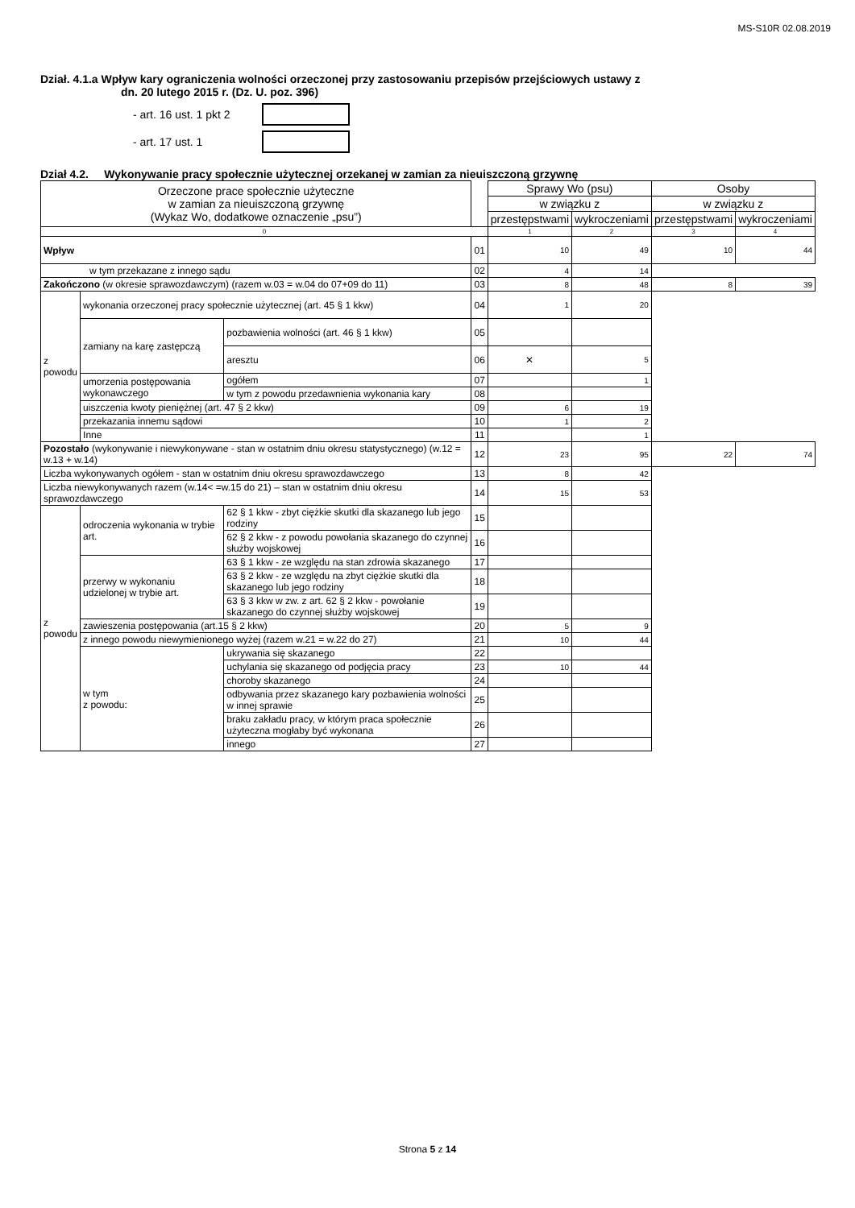MS-S10R 02.08.2019
Dział. 4.1.a Wpływ kary ograniczenia wolności orzeczonej przy zastosowaniu przepisów przejściowych ustawy z
dn. 20 lutego 2015 r. (Dz. U. poz. 396)
- art. 16 ust. 1 pkt 2
- art. 17 ust. 1
Dział 4.2. Wykonywanie pracy społecznie użytecznej orzekanej w zamian za nieuiszczoną grzywnę
| Orzeczone prace społecznie użyteczne w zamian za nieuiszczoną grzywnę (Wykaz Wo, dodatkowe oznaczenie „psu”) | | | | Sprawy Wo (psu) | | Osoby | |
| --- | --- | --- | --- | --- | --- | --- | --- |
| | | | | w związku z | | w związku z | |
| | | | | przestępstwami | wykroczeniami | przestępstwami | wykroczeniami |
| 0 | | | | 1 | 2 | 3 | 4 |
| Wpływ | | | 01 | 10 | 49 | 10 | 44 |
| w tym przekazane z innego sądu | | | 02 | 4 | 14 | | |
| Zakończono (w okresie sprawozdawczym) (razem w.03 = w.04 do 07+09 do 11) | | | 03 | 8 | 48 | 8 | 39 |
| z powodu | wykonania orzeczonej pracy społecznie użytecznej (art. 45 § 1 kkw) | | 04 | 1 | 20 | | |
| | zamiany na karę zastępczą | pozbawienia wolności (art. 46 § 1 kkw) | 05 | | | | |
| | | aresztu | 06 | ✕ | 5 | | |
| | umorzenia postępowania wykonawczego | ogółem | 07 | | 1 | | |
| | | w tym z powodu przedawnienia wykonania kary | 08 | | | | |
| | uiszczenia kwoty pieniężnej (art. 47 § 2 kkw) | | 09 | 6 | 19 | | |
| | przekazania innemu sądowi | | 10 | 1 | 2 | | |
| | Inne | | 11 | | 1 | | |
| Pozostało (wykonywanie i niewykonywane - stan w ostatnim dniu okresu statystycznego) (w.12 = w.13 + w.14) | | | 12 | 23 | 95 | 22 | 74 |
| Liczba wykonywanych ogółem - stan w ostatnim dniu okresu sprawozdawczego | | | 13 | 8 | 42 | | |
| Liczba niewykonywanych razem (w.14< =w.15 do 21) – stan w ostatnim dniu okresu sprawozdawczego | | | 14 | 15 | 53 | | |
| z powodu | odroczenia wykonania w trybie art. | 62 § 1 kkw - zbyt ciężkie skutki dla skazanego lub jego rodziny | 15 | | | | |
| | | 62 § 2 kkw - z powodu powołania skazanego do czynnej służby wojskowej | 16 | | | | |
| | przerwy w wykonaniu udzielonej w trybie art. | 63 § 1 kkw - ze względu na stan zdrowia skazanego | 17 | | | | |
| | | 63 § 2 kkw - ze względu na zbyt ciężkie skutki dla skazanego lub jego rodziny | 18 | | | | |
| | | 63 § 3 kkw w zw. z art. 62 § 2 kkw - powołanie skazanego do czynnej służby wojskowej | 19 | | | | |
| | zawieszenia postępowania (art.15 § 2 kkw) | | 20 | 5 | 9 | | |
| | z innego powodu niewymienionego wyżej (razem w.21 = w.22 do 27) | | 21 | 10 | 44 | | |
| | w tym z powodu: | ukrywania się skazanego | 22 | | | | |
| | | uchylania się skazanego od podjęcia pracy | 23 | 10 | 44 | | |
| | | choroby skazanego | 24 | | | | |
| | | odbywania przez skazanego kary pozbawienia wolności w innej sprawie | 25 | | | | |
| | | braku zakładu pracy, w którym praca społecznie użyteczna mogłaby być wykonana | 26 | | | | |
| | | innego | 27 | | | | |
Strona 5 z 14